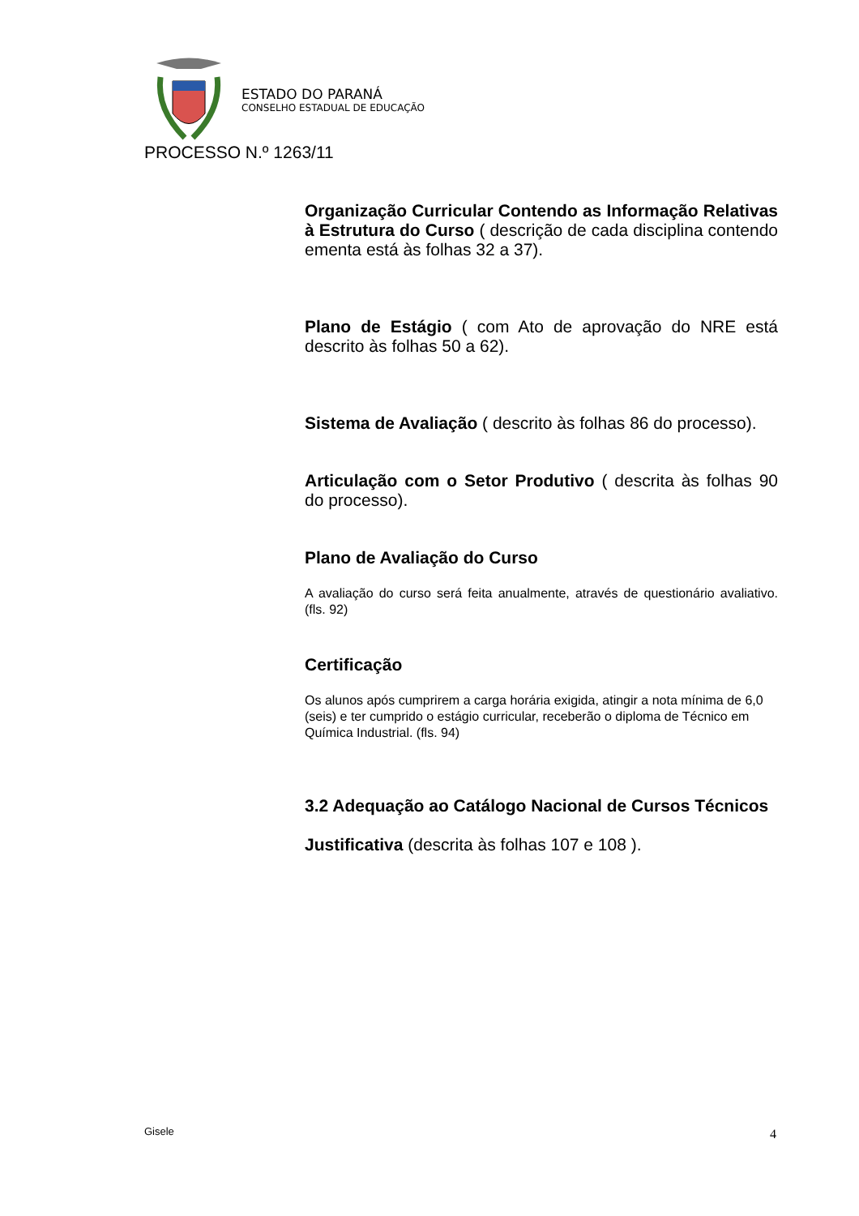ESTADO DO PARANÁ
CONSELHO ESTADUAL DE EDUCAÇÃO
PROCESSO N.º 1263/11
Organização Curricular Contendo as Informação Relativas à Estrutura do Curso ( descrição de cada disciplina contendo ementa está às folhas 32 a 37).
Plano de Estágio ( com Ato de aprovação do NRE está descrito às folhas 50 a 62).
Sistema de Avaliação ( descrito às folhas 86 do processo).
Articulação com o Setor Produtivo ( descrita às folhas 90 do processo).
Plano de Avaliação do Curso
A avaliação do curso será feita anualmente, através de questionário avaliativo. (fls. 92)
Certificação
Os alunos após cumprirem a carga horária exigida, atingir a nota mínima de 6,0 (seis) e ter cumprido o estágio curricular, receberão o diploma de Técnico em Química Industrial. (fls. 94)
3.2 Adequação ao Catálogo Nacional de Cursos Técnicos
Justificativa (descrita às folhas 107 e 108 ).
Gisele 4